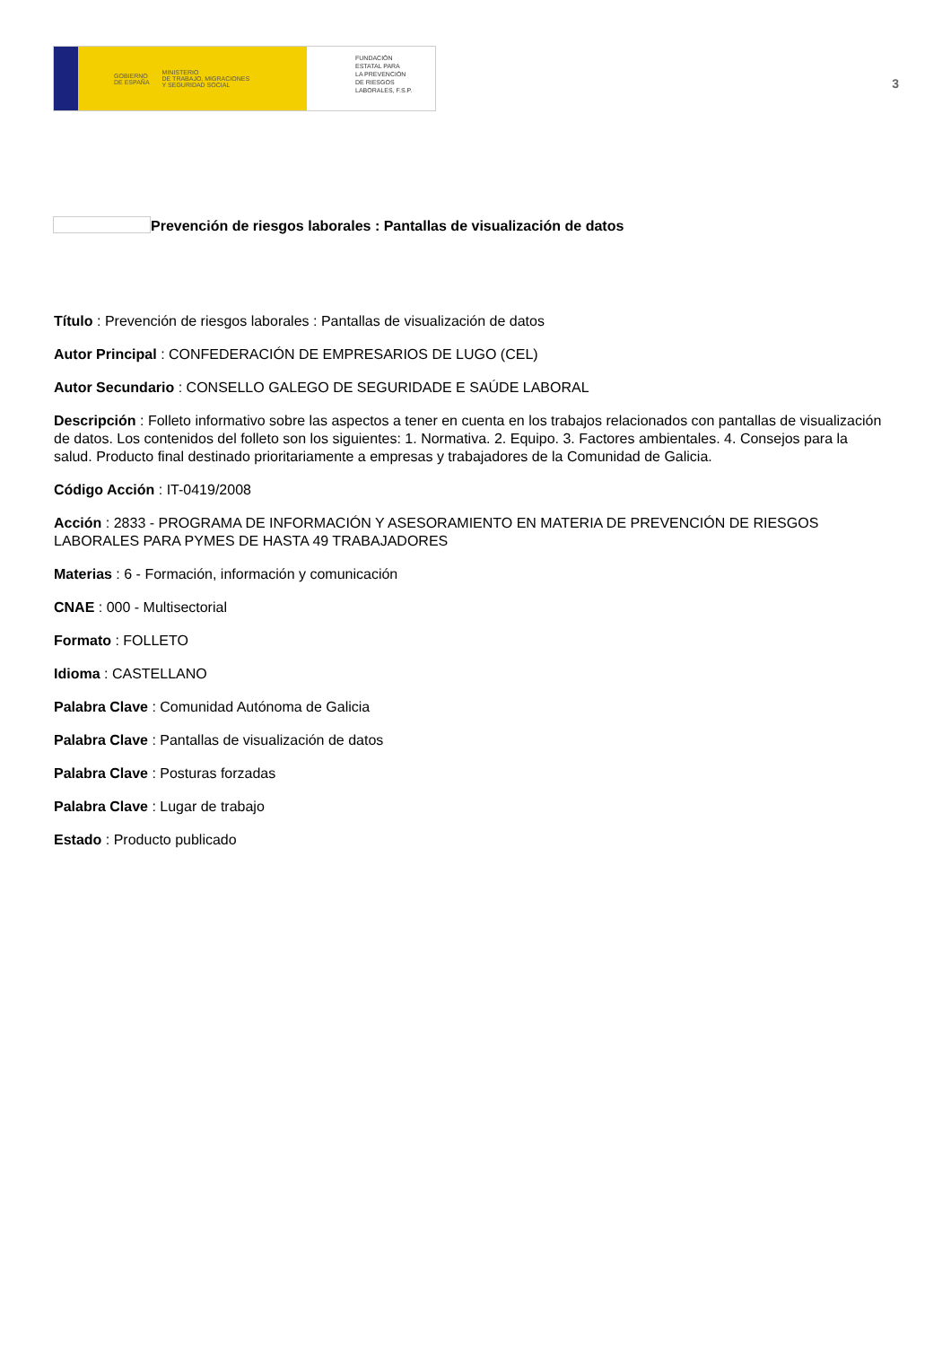GOBIERNO
DE ESPAÑA MINISTERIO
DE TRABAJO, MIGRACIONES
Y SEGURIDAD SOCIAL
FUNDACIÓN
ESTATAL PARA
LA PREVENCIÓN
DE RIESGOS
LABORALES, F.S.P.
3
Prevención de riesgos laborales : Pantallas de visualización de datos
Título : Prevención de riesgos laborales : Pantallas de visualización de datos
Autor Principal : CONFEDERACIÓN DE EMPRESARIOS DE LUGO (CEL)
Autor Secundario : CONSELLO GALEGO DE SEGURIDADE E SAÚDE LABORAL
Descripción : Folleto informativo sobre las aspectos a tener en cuenta en los trabajos relacionados con pantallas de visualización de datos. Los contenidos del folleto son los siguientes: 1. Normativa. 2. Equipo. 3. Factores ambientales. 4. Consejos para la salud. Producto final destinado prioritariamente a empresas y trabajadores de la Comunidad de Galicia.
Código Acción : IT-0419/2008
Acción : 2833 - PROGRAMA DE INFORMACIÓN Y ASESORAMIENTO EN MATERIA DE PREVENCIÓN DE RIESGOS LABORALES PARA PYMES DE HASTA 49 TRABAJADORES
Materias : 6 - Formación, información y comunicación
CNAE : 000 - Multisectorial
Formato : FOLLETO
Idioma : CASTELLANO
Palabra Clave : Comunidad Autónoma de Galicia
Palabra Clave : Pantallas de visualización de datos
Palabra Clave : Posturas forzadas
Palabra Clave : Lugar de trabajo
Estado : Producto publicado